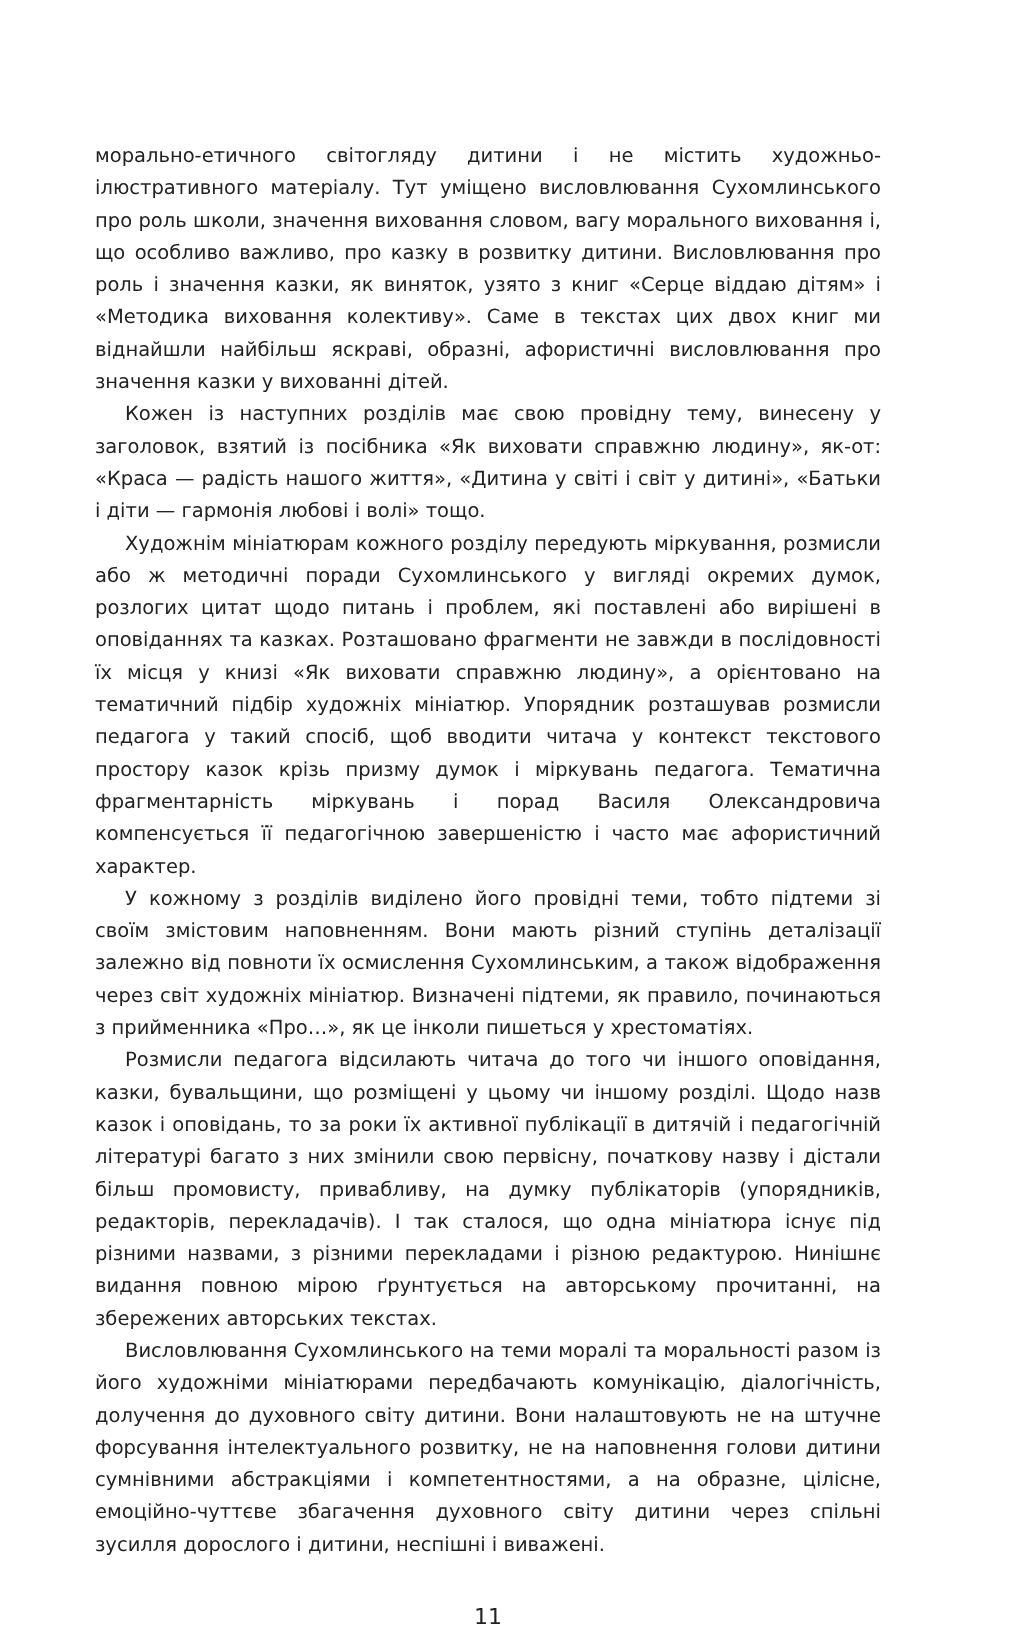морально-етичного світогляду дитини і не містить художньо-ілюстративного матеріалу. Тут уміщено висловлювання Сухомлинського про роль школи, значення виховання словом, вагу морального виховання і, що особливо важливо, про казку в розвитку дитини. Висловлювання про роль і значення казки, як виняток, узято з книг «Серце віддаю дітям» і «Методика виховання колективу». Саме в текстах цих двох книг ми віднайшли найбільш яскраві, образні, афористичні висловлювання про значення казки у вихованні дітей.
Кожен із наступних розділів має свою провідну тему, винесену у заголовок, взятий із посібника «Як виховати справжню людину», як-от: «Краса — радість нашого життя», «Дитина у світі і світ у дитині», «Батьки і діти — гармонія любові і волі» тощо.
Художнім мініатюрам кожного розділу передують міркування, розмисли або ж методичні поради Сухомлинського у вигляді окремих думок, розлогих цитат щодо питань і проблем, які поставлені або вирішені в оповіданнях та казках. Розташовано фрагменти не завжди в послідовності їх місця у книзі «Як виховати справжню людину», а орієнтовано на тематичний підбір художніх мініатюр. Упорядник розташував розмисли педагога у такий спосіб, щоб вводити читача у контекст текстового простору казок крізь призму думок і міркувань педагога. Тематична фрагментарність міркувань і порад Василя Олександровича компенсується її педагогічною завершеністю і часто має афористичний характер.
У кожному з розділів виділено його провідні теми, тобто підтеми зі своїм змістовим наповненням. Вони мають різний ступінь деталізації залежно від повноти їх осмислення Сухомлинським, а також відображення через світ художніх мініатюр. Визначені підтеми, як правило, починаються з прийменника «Про…», як це інколи пишеться у хрестоматіях.
Розмисли педагога відсилають читача до того чи іншого оповідання, казки, бувальщини, що розміщені у цьому чи іншому розділі. Щодо назв казок і оповідань, то за роки їх активної публікації в дитячій і педагогічній літературі багато з них змінили свою первісну, початкову назву і дістали більш промовисту, привабливу, на думку публікаторів (упорядників, редакторів, перекладачів). І так сталося, що одна мініатюра існує під різними назвами, з різними перекладами і різною редактурою. Нинішнє видання повною мірою ґрунтується на авторському прочитанні, на збережених авторських текстах.
Висловлювання Сухомлинського на теми моралі та моральності разом із його художніми мініатюрами передбачають комунікацію, діалогічність, долучення до духовного світу дитини. Вони налаштовують не на штучне форсування інтелектуального розвитку, не на наповнення голови дитини сумнівними абстракціями і компетентностями, а на образне, цілісне, емоційно-чуттєве збагачення духовного світу дитини через спільні зусилля дорослого і дитини, неспішні і виважені.
11